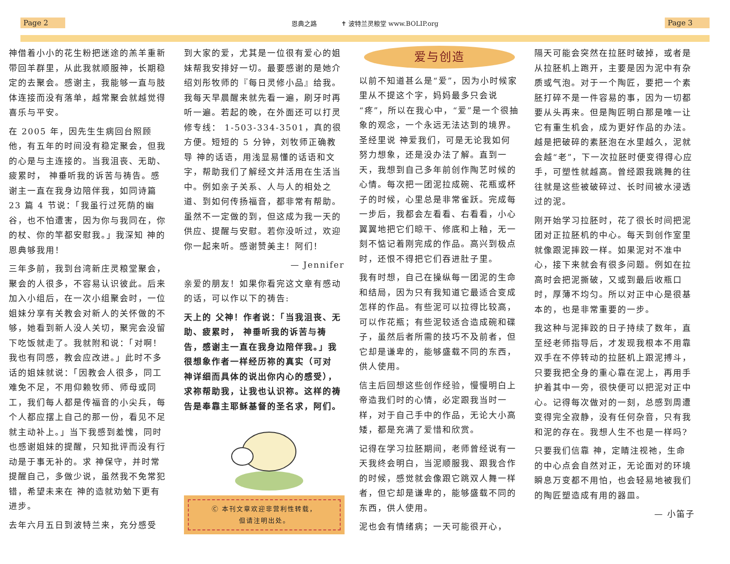Page 2 恩典之路 ✝ 波特兰灵粮堂 www.BOLIP.org Page 3
神借着小小的花生粉把迷途的羔羊重新带回羊群里，从此我就顺服神，长期稳定的去聚会。感谢主，我能够一直与肢体连接而没有落单，越常聚会就越觉得喜乐与平安。
在 2005 年，因先生生病回台照顾他，有五年的时间没有稳定聚会，但我的心是与主连接的。当我沮丧、无助、疲累时， 神垂听我的诉苦与祷告。感谢主一直在我身边陪伴我，如同诗篇 23 篇 4 节说：「我虽行过死荫的幽谷，也不怕遭害，因为你与我同在，你的杖、你的竿都安慰我。」我深知 神的恩典够我用！
三年多前，我到台湾新庄灵粮堂聚会，聚会的人很多，不容易认识彼此。后来加入小组后，在一次小组聚会时，一位姐妹分享有关教会对新人的关怀做的不够，她看到新人没人关切，聚完会没留下吃饭就走了。我就附和说：「对啊！我也有同感，教会应改进。」此时不多话的姐妹就说：「因教会人很多，同工难免不足，不用仰赖牧师、师母或同工，我们每人都是传福音的小尖兵，每个人都应摆上自己的那一份，看见不足就主动补上。」当下我感到羞愧，同时也感谢姐妹的提醒，只知批评而没有行动是于事无补的。求 神保守，并时常提醒自己，多做少说，虽然我不免常犯错，希望未来在 神的造就劝勉下更有进步。
去年六月五日到波特兰来，充分感受
到大家的爱，尤其是一位很有爱心的姐妹帮我安排好一切。最要感谢的是她介绍刘彤牧师的『每日灵修小品』给我。我每天早晨醒来就先看一遍，刷牙时再听一遍。若起的晚，在外面还可以打灵修专线： 1-503-334-3501，真的很方便。短短的 5 分钟，刘牧师正确教导 神的话语，用浅显易懂的话语和文字，帮助我们了解经文并活用在生活当中。例如亲子关系、人与人的相处之道、到如何传扬福音，都非常有帮助。虽然不一定做的到，但这成为我一天的供应、提醒与安慰。若你没听过，欢迎你一起来听。感谢赞美主！阿们！
— Jennifer
亲爱的朋友！如果你看完这文章有感动的话，可以作以下的祷告:
天上的 父神！作者说：「当我沮丧、无助、疲累时， 神垂听我的诉苦与祷告，感谢主一直在我身边陪伴我。」我很想象作者一样经历祢的真实（可对 神详细而具体的说出你内心的感受），求祢帮助我，让我也认识祢。这样的祷告是奉靠主耶稣基督的圣名求，阿们。
Ⓒ 本刊文章欢迎非营利性转载，
但请注明出处。
爱与创造
以前不知道甚么是“爱”，因为小时候家里从不提这个字，妈妈最多只会说“疼”，所以在我心中，“爱”是一个很抽象的观念，一个永远无法达到的境界。圣经里说 神爱我们，可是无论我如何努力想象，还是没办法了解。直到一天，我想到自己多年前创作陶艺时候的心情。每次把一团泥拉成碗、花瓶或杯子的时候，心里总是非常雀跃。完成每一步后，我都会左看看、右看看，小心翼翼地把它们晾干、修底和上釉，无一刻不惦记着刚完成的作品。高兴到极点时，还恨不得把它们吞进肚子里。
我有时想，自己在操纵每一团泥的生命和结局，因为只有我知道它最适合变成怎样的作品。有些泥可以拉得比较高，可以作花瓶；有些泥较适合造成碗和碟子，虽然后者所需的技巧不及前者，但它却是谦卑的，能够盛载不同的东西，供人使用。
信主后回想这些创作经验，慢慢明白上帝造我们时的心情，必定跟我当时一样，对于自己手中的作品，无论大小高矮，都是充满了爱惜和欣赏。
记得在学习拉胚期间，老师曾经说有一天我终会明白，当泥顺服我、跟我合作的时候，感觉就会像跟它跳双人舞一样者，但它却是谦卑的，能够盛载不同的东西，供人使用。
泥也会有情绪病；一天可能很开心，
隔天可能会突然在拉胚时破掉，或者是从拉胚机上跑开，主要是因为泥中有杂质或气泡。对于一个陶匠，要把一个素胚打碎不是一件容易的事，因为一切都要从头再来。但是陶匠明白那是唯一让它有重生机会，成为更好作品的办法。越是把破碎的素胚泡在水里越久，泥就会越“老”，下一次拉胚时便变得得心应手，可塑性就越高。曾经跟我跳舞的往往就是这些被破碎过、长时间被水浸透过的泥。
刚开始学习拉胚时，花了很长时间把泥团对正拉胚机的中心。每天到创作室里就像跟泥摔跤一样。如果泥对不准中心，接下来就会有很多问题。例如在拉高时会把泥撕破，又或到最后收瓶口时，厚薄不均匀。所以对正中心是很基本的，也是非常重要的一步。
我这种与泥摔跤的日子持续了数年，直至经老师指导后，才发现我根本不用靠双手在不停转动的拉胚机上跟泥搏斗，只要我把全身的重心靠在泥上，再用手护着其中一旁，很快便可以把泥对正中心。记得每次做对的一刻，总感到周遭变得完全寂静，没有任何杂音，只有我和泥的存在。我想人生不也是一样吗?
只要我们信靠 神，定睛注视祂，生命的中心点会自然对正，无论面对的环境瞬息万变都不用怕，也会轻易地被我们的陶匠塑造成有用的器皿。
— 小笛子